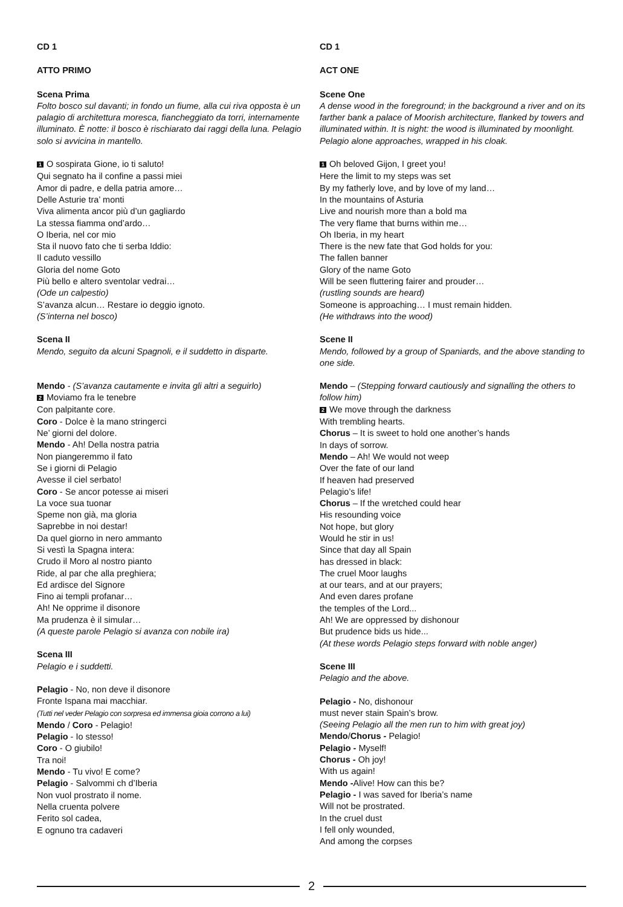CD 1
ATTO PRIMO
Scena Prima
Folto bosco sul davanti; in fondo un fiume, alla cui riva opposta è un palagio di architettura moresca, fiancheggiato da torri, internamente illuminato. È notte: il bosco è rischiarato dai raggi della luna. Pelagio solo si avvicina in mantello.
1 O sospirata Gione, io ti saluto!
Qui segnato ha il confine a passi miei
Amor di padre, e della patria amore…
Delle Asturie tra’ monti
Viva alimenta ancor più d’un gagliardo
La stessa fiamma ond’ardo…
O Iberia, nel cor mio
Sta il nuovo fato che ti serba Iddio:
Il caduto vessillo
Gloria del nome Goto
Più bello e altero sventolar vedrai…
(Ode un calpestio)
S’avanza alcun… Restare io deggio ignoto.
(S’interna nel bosco)
Scena II
Mendo, seguito da alcuni Spagnoli, e il suddetto in disparte.
Mendo - (S’avanza cautamente e invita gli altri a seguirlo)
2 Moviamo fra le tenebre
Con palpitante core.
Coro - Dolce è la mano stringerci
Ne’ giorni del dolore.
Mendo - Ah! Della nostra patria
Non piangeremmo il fato
Se i giorni di Pelagio
Avesse il ciel serbato!
Coro - Se ancor potesse ai miseri
La voce sua tuonar
Speme non già, ma gloria
Saprebbe in noi destar!
Da quel giorno in nero ammanto
Si vestì la Spagna intera:
Crudo il Moro al nostro pianto
Ride, al par che alla preghiera;
Ed ardisce del Signore
Fino ai templi profanar…
Ah! Ne opprime il disonore
Ma prudenza è il simular…
(A queste parole Pelagio si avanza con nobile ira)
Scena III
Pelagio e i suddetti.
Pelagio - No, non deve il disonore
Fronte Ispana mai macchiar.
(Tutti nel veder Pelagio con sorpresa ed immensa gioia corrono a lui)
Mendo / Coro - Pelagio!
Pelagio - Io stesso!
Coro - O giubilo!
Tra noi!
Mendo - Tu vivo! E come?
Pelagio - Salvommi ch d’Iberia
Non vuol prostrato il nome.
Nella cruenta polvere
Ferito sol cadea,
E ognuno tra cadaveri
CD 1
ACT ONE
Scene One
A dense wood in the foreground; in the background a river and on its farther bank a palace of Moorish architecture, flanked by towers and illuminated within. It is night: the wood is illuminated by moonlight. Pelagio alone approaches, wrapped in his cloak.
1 Oh beloved Gijon, I greet you!
Here the limit to my steps was set
By my fatherly love, and by love of my land…
In the mountains of Asturia
Live and nourish more than a bold ma
The very flame that burns within me…
Oh Iberia, in my heart
There is the new fate that God holds for you:
The fallen banner
Glory of the name Goto
Will be seen fluttering fairer and prouder…
(rustling sounds are heard)
Someone is approaching… I must remain hidden.
(He withdraws into the wood)
Scene II
Mendo, followed by a group of Spaniards, and the above standing to one side.
Mendo – (Stepping forward cautiously and signalling the others to follow him)
2 We move through the darkness
With trembling hearts.
Chorus – It is sweet to hold one another’s hands
In days of sorrow.
Mendo – Ah! We would not weep
Over the fate of our land
If heaven had preserved
Pelagio’s life!
Chorus – If the wretched could hear
His resounding voice
Not hope, but glory
Would he stir in us!
Since that day all Spain
has dressed in black:
The cruel Moor laughs
at our tears, and at our prayers;
And even dares profane
the temples of the Lord...
Ah! We are oppressed by dishonour
But prudence bids us hide...
(At these words Pelagio steps forward with noble anger)
Scene III
Pelagio and the above.
Pelagio - No, dishonour
must never stain Spain’s brow.
(Seeing Pelagio all the men run to him with great joy)
Mendo/Chorus - Pelagio!
Pelagio - Myself!
Chorus - Oh joy!
With us again!
Mendo -Alive! How can this be?
Pelagio - I was saved for Iberia’s name
Will not be prostrated.
In the cruel dust
I fell only wounded,
And among the corpses
2